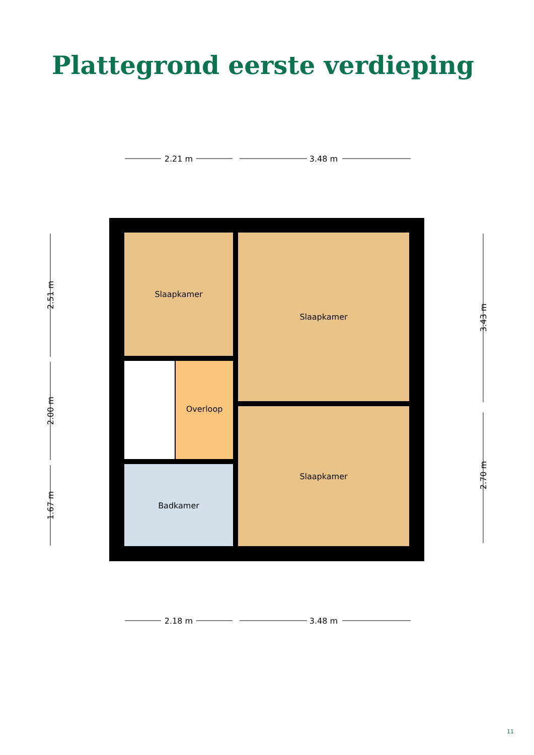Plattegrond eerste verdieping
2.21 m
3.48 m
2.18 m
3.48 m
2.51 m
2.00 m
1.67 m
3.43 m
2.70 m
Slaapkamer
Slaapkamer
Slaapkamer
Overloop
Badkamer
11